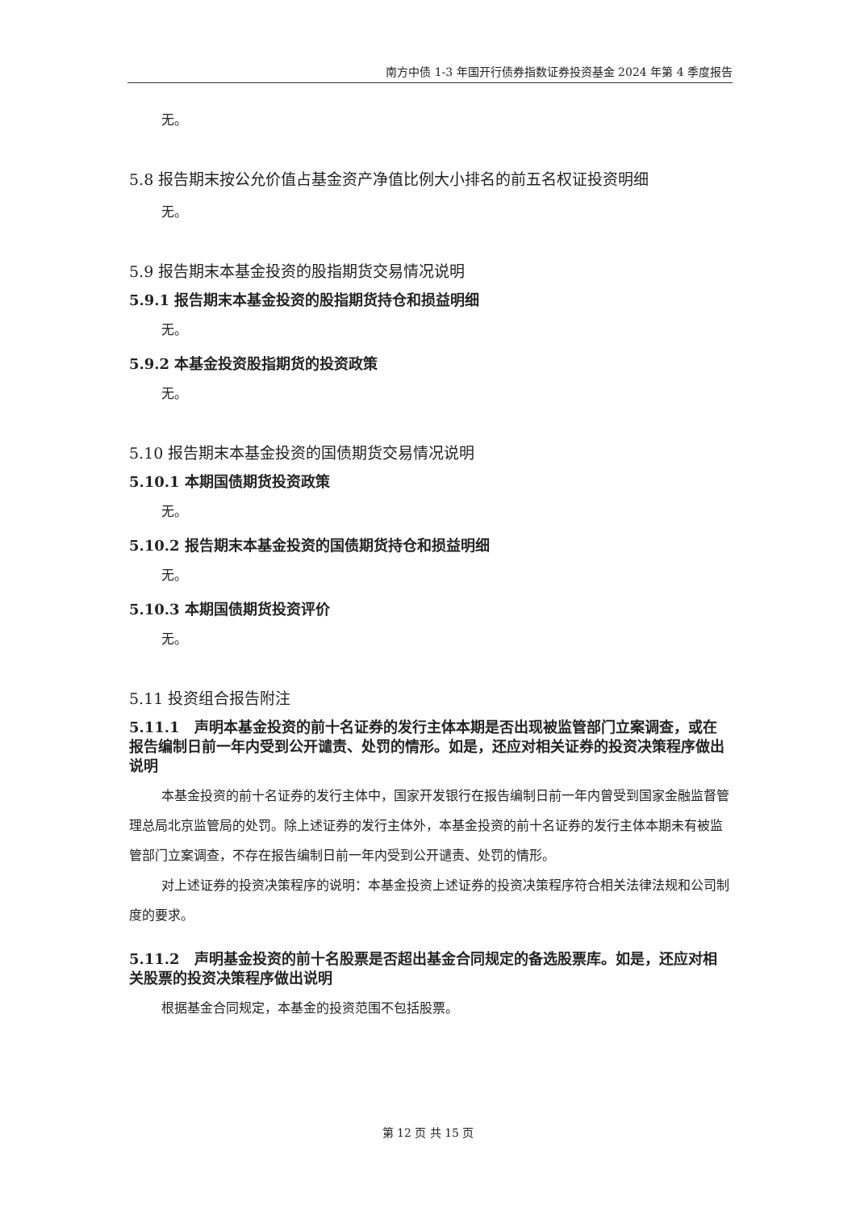南方中债 1-3 年国开行债券指数证券投资基金 2024 年第 4 季度报告
无。
5.8 报告期末按公允价值占基金资产净值比例大小排名的前五名权证投资明细
无。
5.9 报告期末本基金投资的股指期货交易情况说明
5.9.1 报告期末本基金投资的股指期货持仓和损益明细
无。
5.9.2 本基金投资股指期货的投资政策
无。
5.10 报告期末本基金投资的国债期货交易情况说明
5.10.1 本期国债期货投资政策
无。
5.10.2 报告期末本基金投资的国债期货持仓和损益明细
无。
5.10.3 本期国债期货投资评价
无。
5.11 投资组合报告附注
5.11.1　声明本基金投资的前十名证券的发行主体本期是否出现被监管部门立案调查，或在报告编制日前一年内受到公开谴责、处罚的情形。如是，还应对相关证券的投资决策程序做出说明
本基金投资的前十名证券的发行主体中，国家开发银行在报告编制日前一年内曾受到国家金融监督管理总局北京监管局的处罚。除上述证券的发行主体外，本基金投资的前十名证券的发行主体本期未有被监管部门立案调查，不存在报告编制日前一年内受到公开谴责、处罚的情形。
对上述证券的投资决策程序的说明：本基金投资上述证券的投资决策程序符合相关法律法规和公司制度的要求。
5.11.2　声明基金投资的前十名股票是否超出基金合同规定的备选股票库。如是，还应对相关股票的投资决策程序做出说明
根据基金合同规定，本基金的投资范围不包括股票。
第 12 页 共 15 页